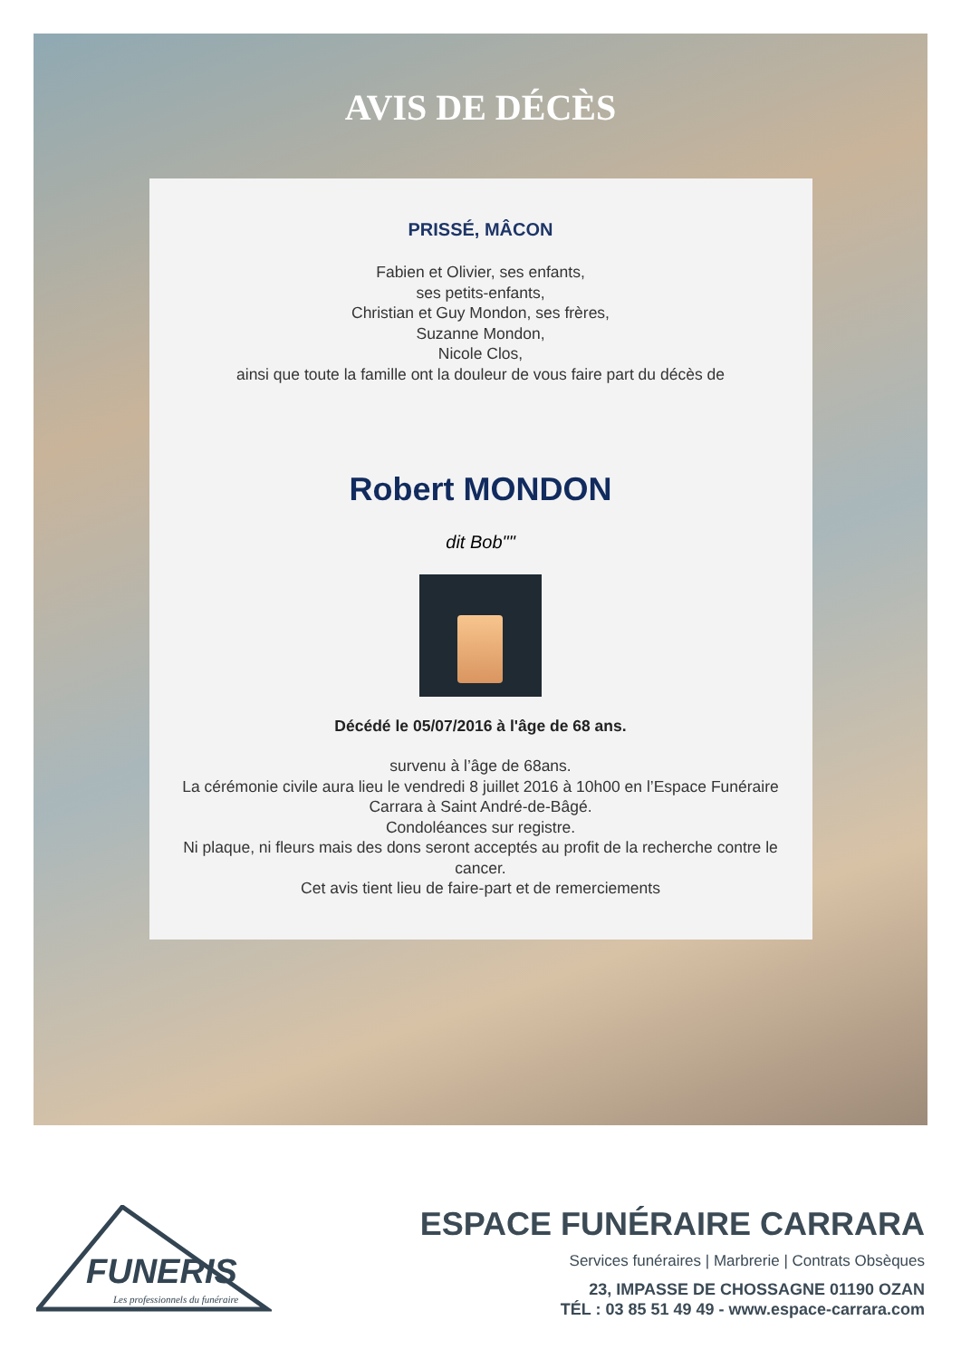AVIS DE DÉCÈS
PRISSÉ, MÂCON
Fabien et Olivier, ses enfants,
ses petits-enfants,
Christian et Guy Mondon, ses frères,
Suzanne Mondon,
Nicole Clos,
ainsi que toute la famille ont la douleur de vous faire part du décès de
Robert MONDON
dit Bob""
Décédé le 05/07/2016 à l'âge de 68 ans.
survenu à l’âge de 68ans.
La cérémonie civile aura lieu le vendredi 8 juillet 2016 à 10h00 en l’Espace Funéraire Carrara à Saint André-de-Bâgé.
Condoléances sur registre.
Ni plaque, ni fleurs mais des dons seront acceptés au profit de la recherche contre le cancer.
Cet avis tient lieu de faire-part et de remerciements
FUNERIS
Les professionnels du funéraire
ESPACE FUNÉRAIRE CARRARA
Services funéraires | Marbrerie | Contrats Obsèques
23, IMPASSE DE CHOSSAGNE 01190 OZAN
TÉL : 03 85 51 49 49 - www.espace-carrara.com